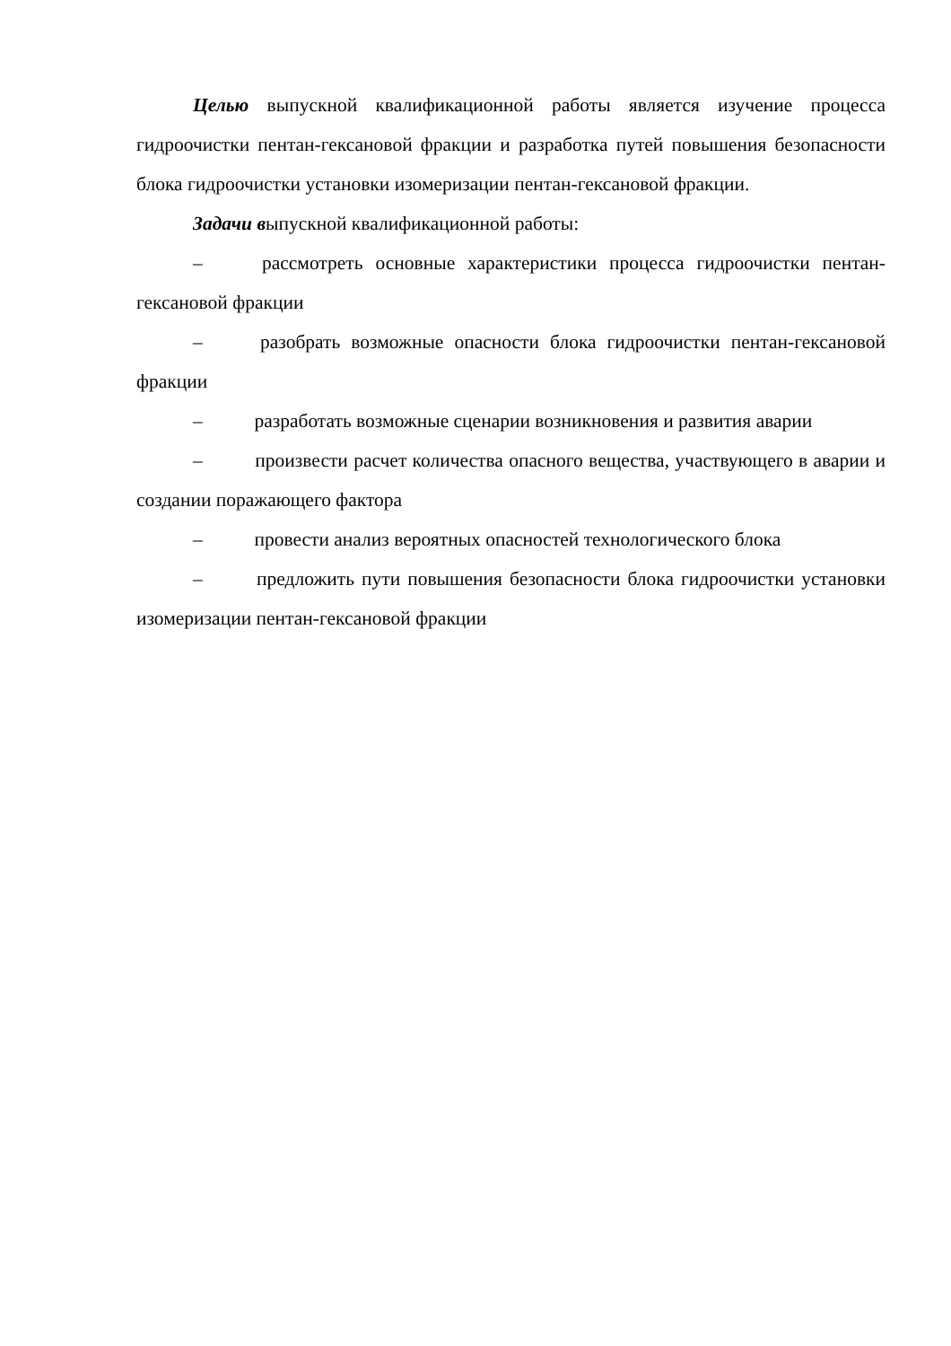Целью выпускной квалификационной работы является изучение процесса гидроочистки пентан-гексановой фракции и разработка путей повышения безопасности блока гидроочистки установки изомеризации пентан-гексановой фракции.
Задачи выпускной квалификационной работы:
– рассмотреть основные характеристики процесса гидроочистки пентан-гексановой фракции
– разобрать возможные опасности блока гидроочистки пентан-гексановой фракции
– разработать возможные сценарии возникновения и развития аварии
– произвести расчет количества опасного вещества, участвующего в аварии и создании поражающего фактора
– провести анализ вероятных опасностей технологического блока
– предложить пути повышения безопасности блока гидроочистки установки изомеризации пентан-гексановой фракции